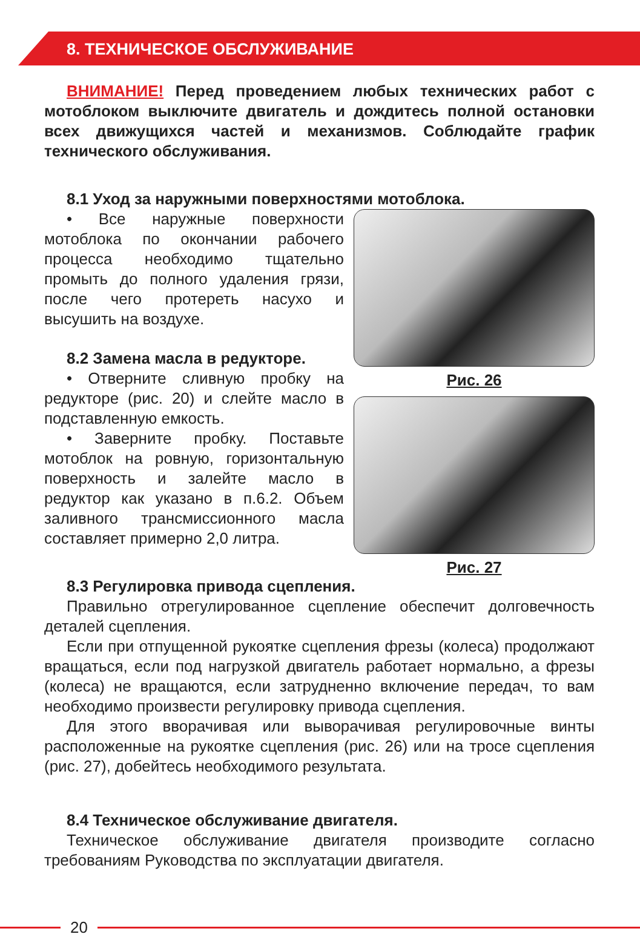8. ТЕХНИЧЕСКОЕ ОБСЛУЖИВАНИЕ
ВНИМАНИЕ! Перед проведением любых технических работ с мотоблоком выключите двигатель и дождитесь полной остановки всех движущихся частей и механизмов. Соблюдайте график технического обслуживания.
8.1 Уход за наружными поверхностями мотоблока.
• Все наружные поверхности мотоблока по окончании рабочего процесса необходимо тщательно промыть до полного удаления грязи, после чего протереть насухо и высушить на воздухе.
8.2 Замена масла в редукторе.
• Отверните сливную пробку на редукторе (рис. 20) и слейте масло в подставленную емкость.
• Заверните пробку. Поставьте мотоблок на ровную, горизонтальную поверхность и залейте масло в редуктор как указано в п.6.2. Объем заливного трансмиссионного масла составляет примерно 2,0 литра.
Рис. 26
Рис. 27
8.3 Регулировка привода сцепления.
Правильно отрегулированное сцепление обеспечит долговечность деталей сцепления.
Если при отпущенной рукоятке сцепления фрезы (колеса) продолжают вращаться, если под нагрузкой двигатель работает нормально, а фрезы (колеса) не вращаются, если затрудненно включение передач, то вам необходимо произвести регулировку привода сцепления.
Для этого вворачивая или выворачивая регулировочные винты расположенные на рукоятке сцепления (рис. 26) или на тросе сцепления (рис. 27), добейтесь необходимого результата.
8.4 Техническое обслуживание двигателя.
Техническое обслуживание двигателя производите согласно требованиям Руководства по эксплуатации двигателя.
20